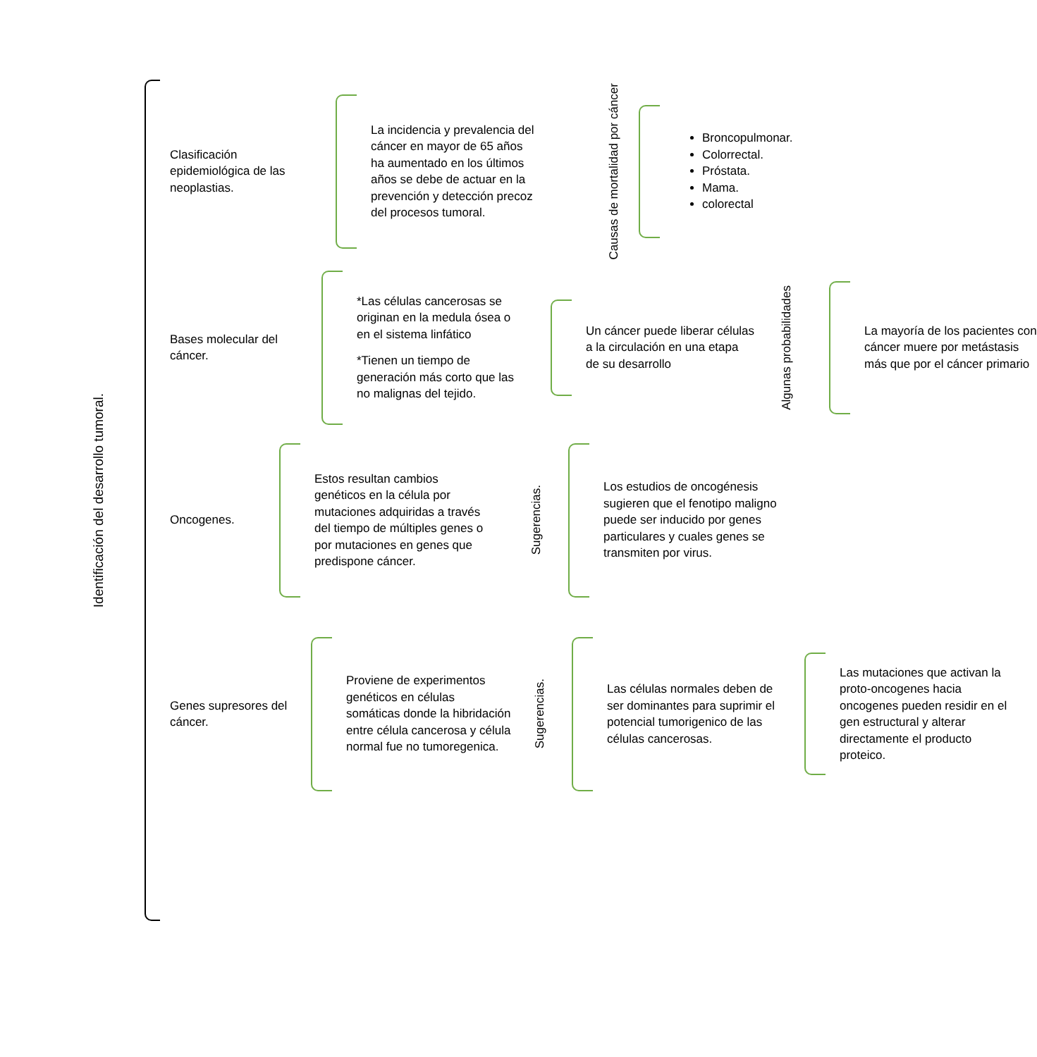Identificación del desarrollo tumoral.
Clasificación epidemiológica de las neoplastias.
La incidencia y prevalencia del cáncer en mayor de 65 años ha aumentado en los últimos años se debe de actuar en la prevención y detección precoz del procesos tumoral.
Causas de mortalidad por cáncer
Broncopulmonar.
Colorrectal.
Próstata.
Mama.
colorectal
Bases molecular del cáncer.
*Las células cancerosas se originan en la medula ósea o en el sistema linfático
*Tienen un tiempo de generación más corto que las no malignas del tejido.
Un cáncer puede liberar células a la circulación en una etapa de su desarrollo
Algunas probabilidades
La mayoría de los pacientes con cáncer muere por metástasis más que por el cáncer primario
Oncogenes.
Estos resultan cambios genéticos en la célula por mutaciones adquiridas a través del tiempo de múltiples genes o por mutaciones en genes que predispone cáncer.
Sugerencias.
Los estudios de oncogénesis sugieren que el fenotipo maligno puede ser inducido por genes particulares y cuales genes se transmiten por virus.
Genes supresores del cáncer.
Proviene de experimentos genéticos en células somáticas donde la hibridación entre célula cancerosa y célula normal fue no tumoregenica.
Sugerencias.
Las células normales deben de ser dominantes para suprimir el potencial tumorigenico de las células cancerosas.
Las mutaciones que activan la proto-oncogenes hacia oncogenes pueden residir en el gen estructural y alterar directamente el producto proteico.